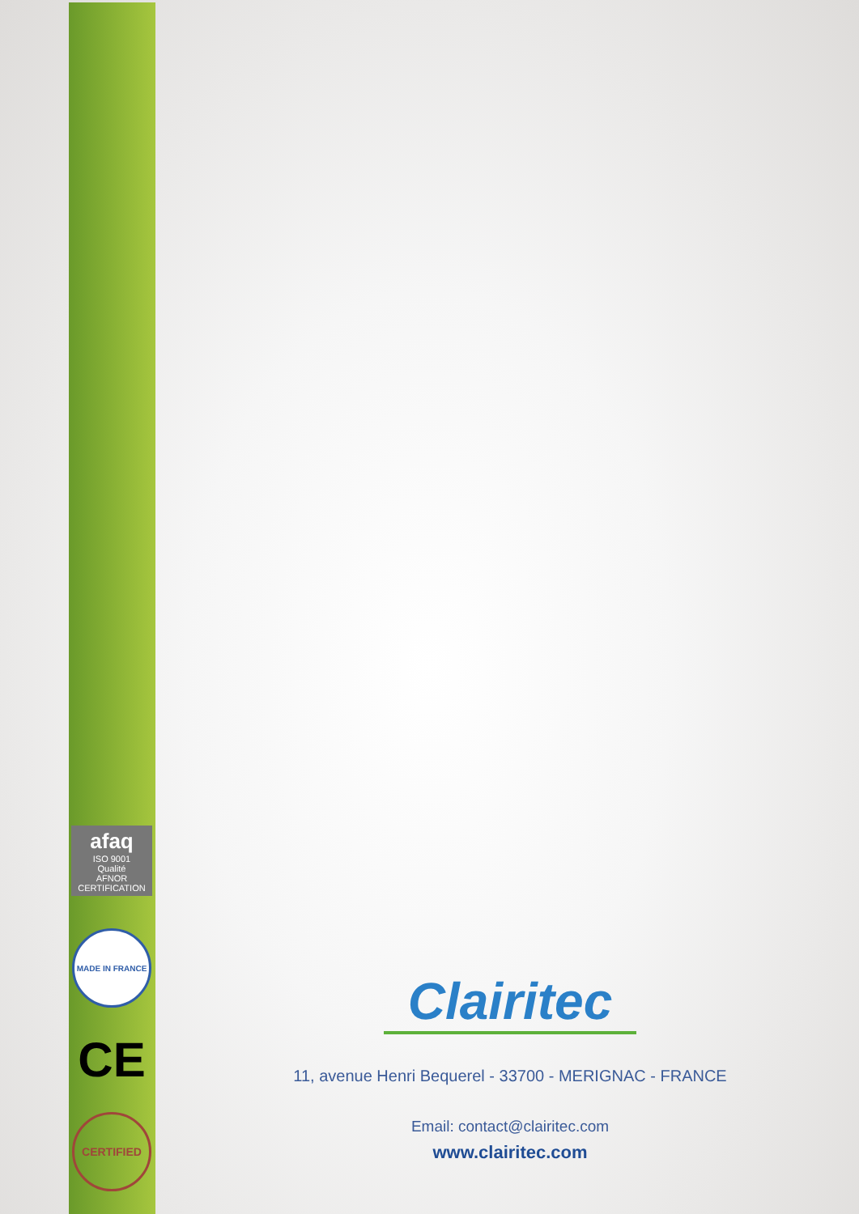afaq
ISO 9001
Qualité
AFNOR CERTIFICATION
MADE IN FRANCE
CE
CERTIFIED
Clairitec
11, avenue Henri Bequerel - 33700 - MERIGNAC - FRANCE
Email: contact@clairitec.com
www.clairitec.com